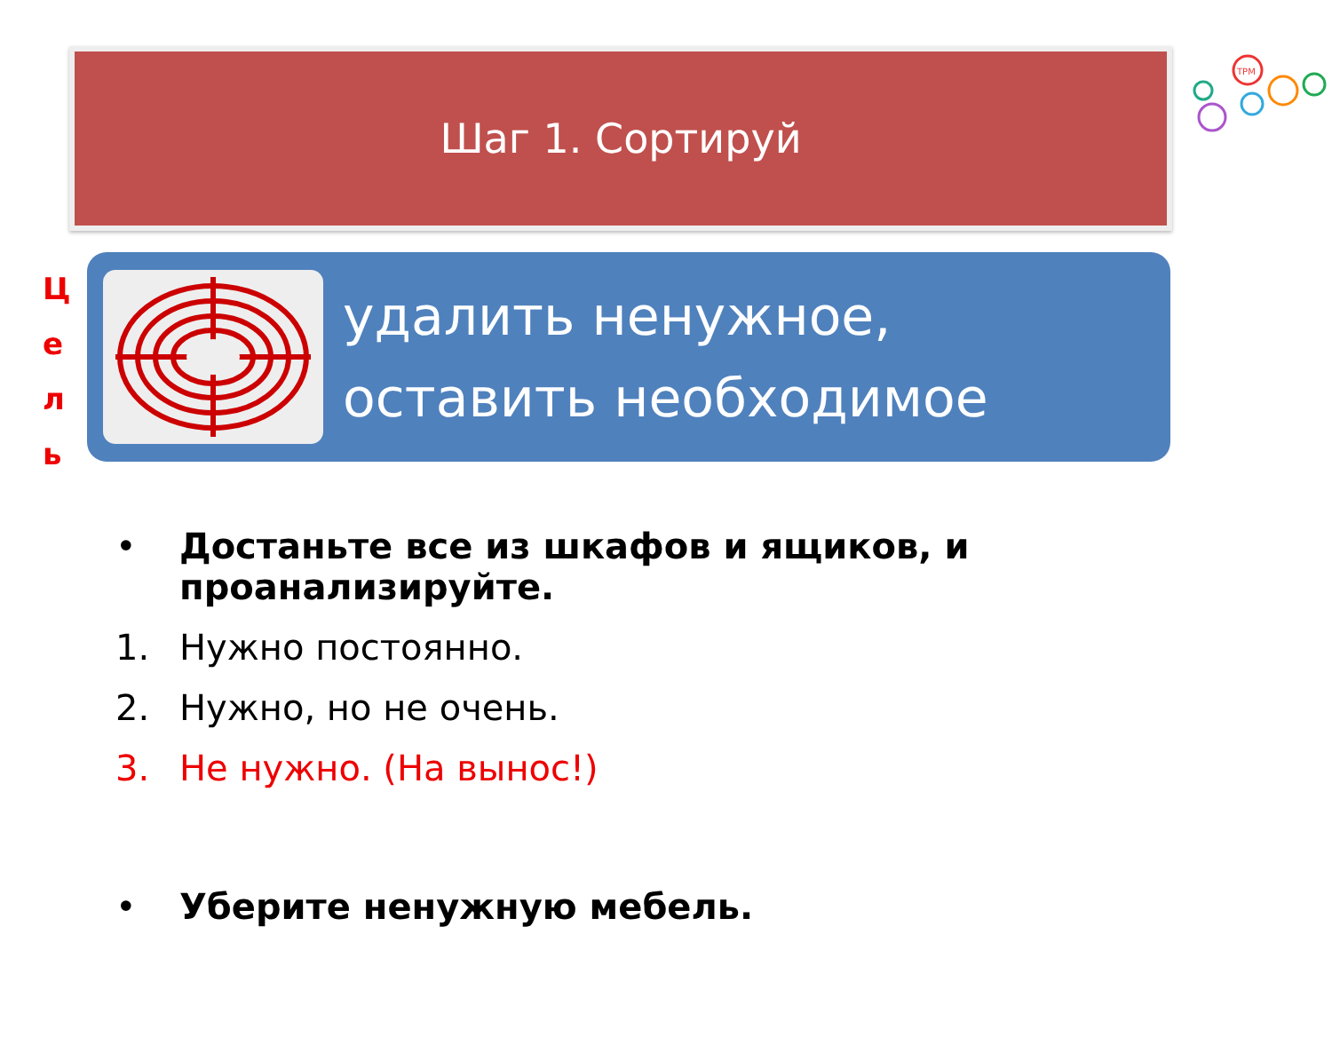TPM
Шаг 1. Сортируй
Ц
е
л
ь
удалить ненужное,
оставить необходимое
• Достаньте все из шкафов и ящиков, и проанализируйте.
1. Нужно постоянно.
2. Нужно, но не очень.
3. Не нужно. (На вынос!)
• Уберите ненужную мебель.